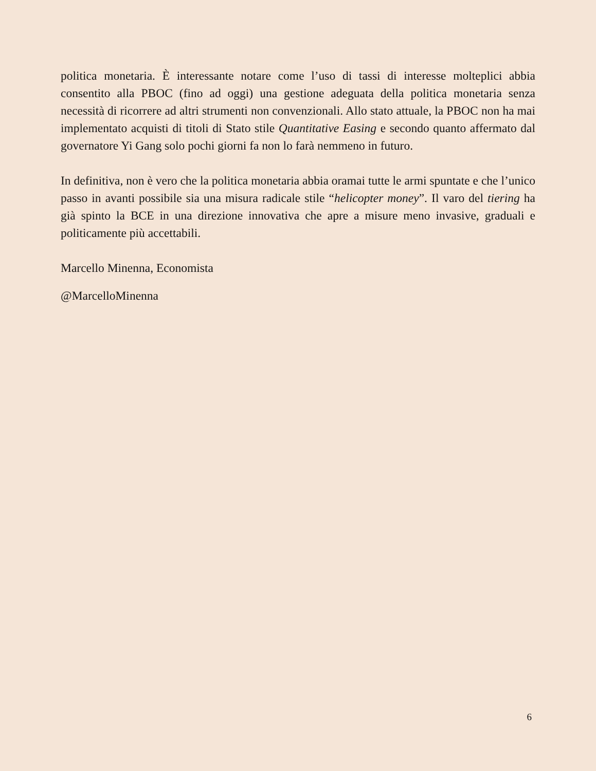politica monetaria. È interessante notare come l’uso di tassi di interesse molteplici abbia consentito alla PBOC (fino ad oggi) una gestione adeguata della politica monetaria senza necessità di ricorrere ad altri strumenti non convenzionali. Allo stato attuale, la PBOC non ha mai implementato acquisti di titoli di Stato stile Quantitative Easing e secondo quanto affermato dal governatore Yi Gang solo pochi giorni fa non lo farà nemmeno in futuro.
In definitiva, non è vero che la politica monetaria abbia oramai tutte le armi spuntate e che l’unico passo in avanti possibile sia una misura radicale stile “helicopter money”. Il varo del tiering ha già spinto la BCE in una direzione innovativa che apre a misure meno invasive, graduali e politicamente più accettabili.
Marcello Minenna, Economista
@MarcelloMinenna
6